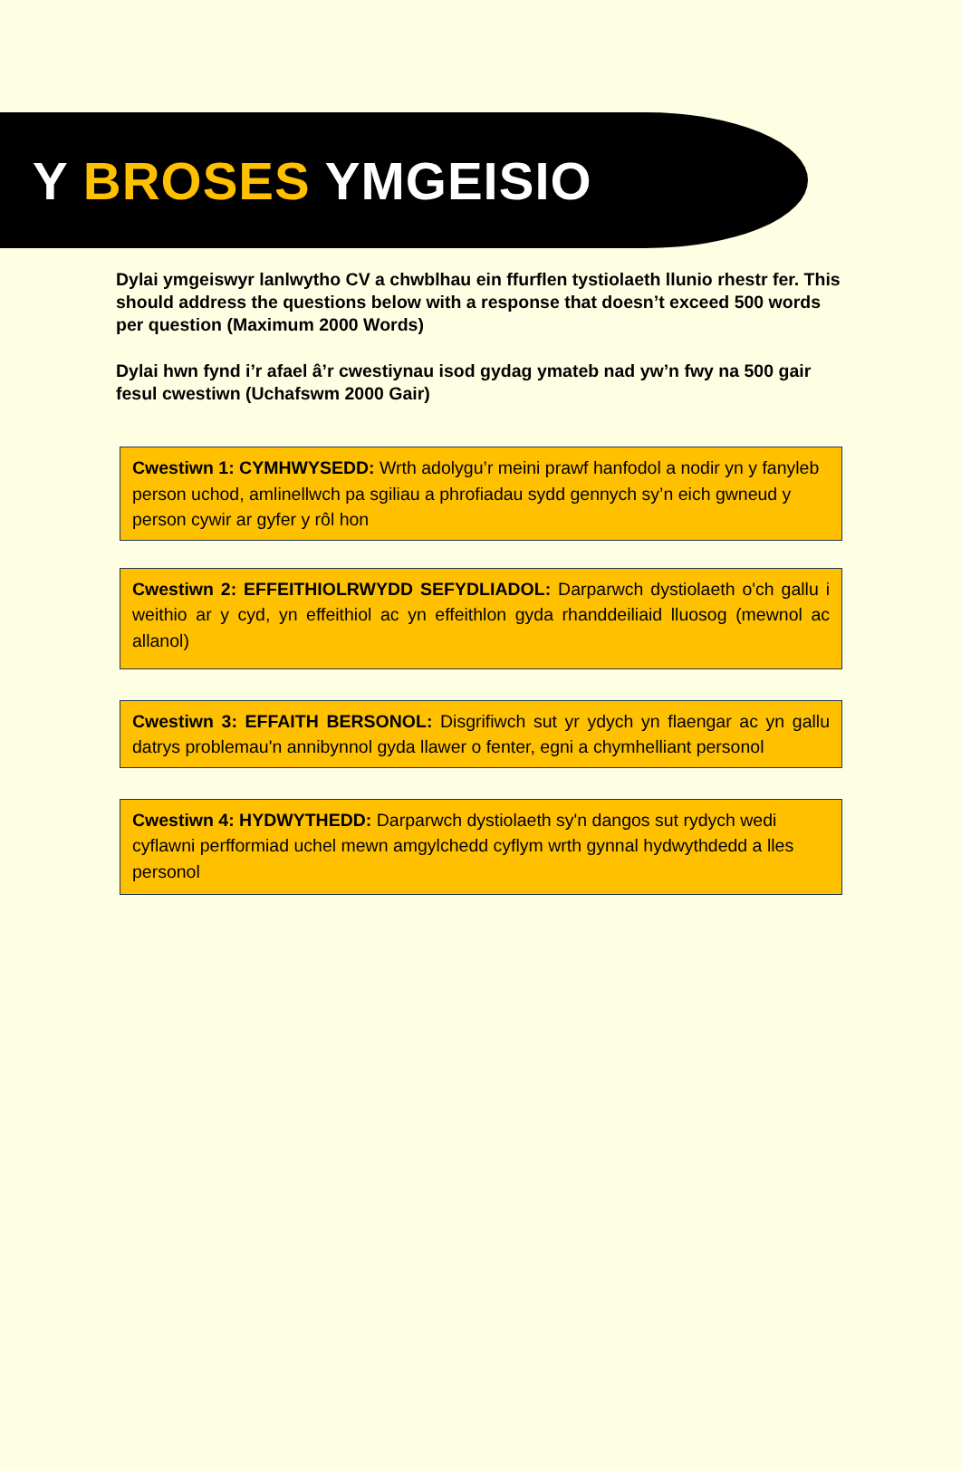Y BROSES YMGEISIO
Dylai ymgeiswyr lanlwytho CV a chwblhau ein ffurflen tystiolaeth llunio rhestr fer. This should address the questions below with a response that doesn’t exceed 500 words per question (Maximum 2000 Words)
Dylai hwn fynd i’r afael â’r cwestiynau isod gydag ymateb nad yw’n fwy na 500 gair fesul cwestiwn (Uchafswm 2000 Gair)
Cwestiwn 1: CYMHWYSEDD: Wrth adolygu’r meini prawf hanfodol a nodir yn y fanyleb person uchod, amlinellwch pa sgiliau a phrofiadau sydd gennych sy’n eich gwneud y person cywir ar gyfer y rôl hon
Cwestiwn 2: EFFEITHIOLRWYDD SEFYDLIADOL: Darparwch dystiolaeth o'ch gallu i weithio ar y cyd, yn effeithiol ac yn effeithlon gyda rhanddeiliaid lluosog (mewnol ac allanol)
Cwestiwn 3: EFFAITH BERSONOL: Disgrifiwch sut yr ydych yn flaengar ac yn gallu datrys problemau'n annibynnol gyda llawer o fenter, egni a chymhelliant personol
Cwestiwn 4: HYDWYTHEDD: Darparwch dystiolaeth sy'n dangos sut rydych wedi cyflawni perfformiad uchel mewn amgylchedd cyflym wrth gynnal hydwythdedd a lles personol